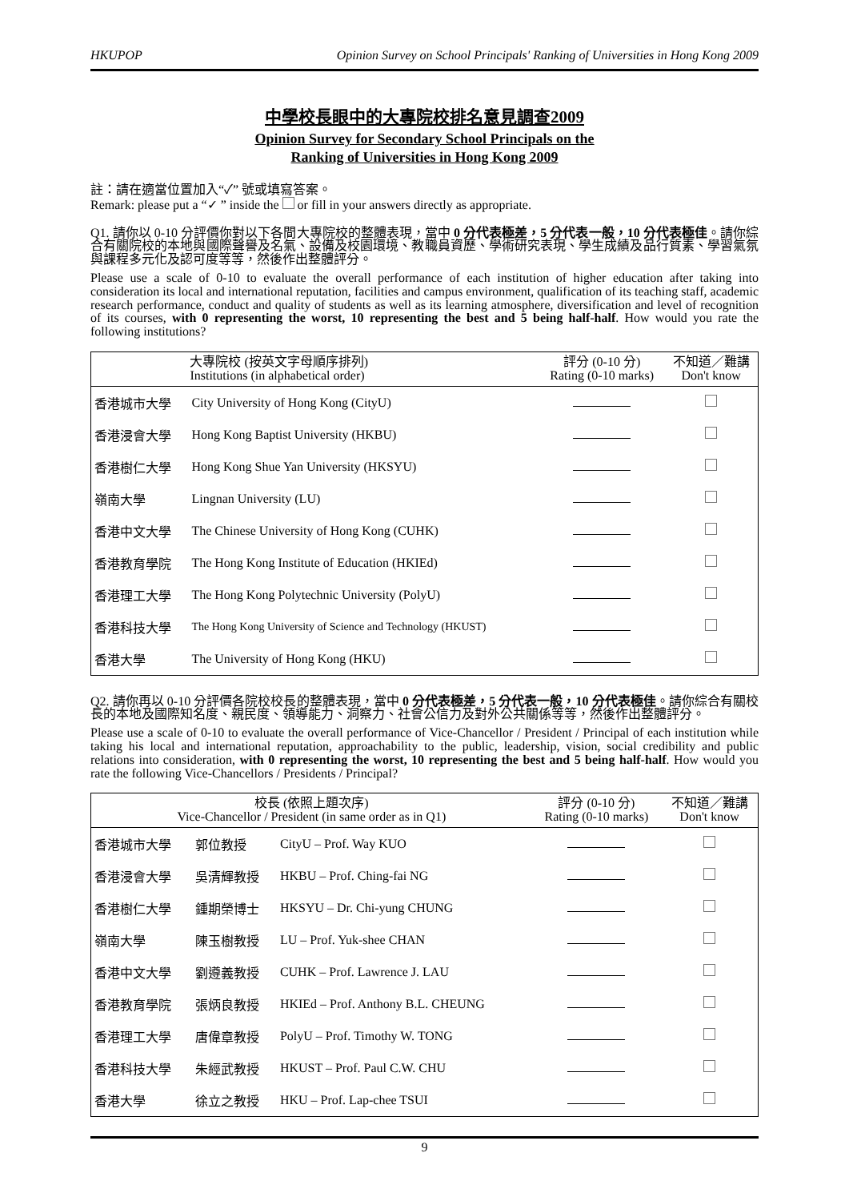HKUPOP Opinion Survey on School Principals' Ranking of Universities in Hong Kong 2009
中學校長眼中的大專院校排名意見調查2009
Opinion Survey for Secondary School Principals on the
Ranking of Universities in Hong Kong 2009
註：請在適當位置加入“✓” 號或填寫答案。
Remark: please put a “✓ ” inside the or fill in your answers directly as appropriate.
Q1. 請你以 0-10 分評價你對以下各間大專院校的整體表現，當中 0 分代表極差，5 分代表一般，10 分代表極佳。請你綜合有關院校的本地與國際聲譽及名氣、設備及校園環境、教職員資歷、學術研究表現、學生成績及品行質素、學習氣氛與課程多元化及認可度等等，然後作出整體評分。
Please use a scale of 0-10 to evaluate the overall performance of each institution of higher education after taking into consideration its local and international reputation, facilities and campus environment, qualification of its teaching staff, academic research performance, conduct and quality of students as well as its learning atmosphere, diversification and level of recognition of its courses, with 0 representing the worst, 10 representing the best and 5 being half-half. How would you rate the following institutions?
| | 大專院校 (按英文字母順序排列) Institutions (in alphabetical order) | 評分 (0-10 分) Rating (0-10 marks) | 不知道／難講 Don't know |
| --- | --- | --- | --- |
| 香港城市大學 | City University of Hong Kong (CityU) | | |
| 香港浸會大學 | Hong Kong Baptist University (HKBU) | | |
| 香港樹仁大學 | Hong Kong Shue Yan University (HKSYU) | | |
| 嶺南大學 | Lingnan University (LU) | | |
| 香港中文大學 | The Chinese University of Hong Kong (CUHK) | | |
| 香港教育學院 | The Hong Kong Institute of Education (HKIEd) | | |
| 香港理工大學 | The Hong Kong Polytechnic University (PolyU) | | |
| 香港科技大學 | The Hong Kong University of Science and Technology (HKUST) | | |
| 香港大學 | The University of Hong Kong (HKU) | | |
Q2. 請你再以 0-10 分評價各院校校長的整體表現，當中 0 分代表極差，5 分代表一般，10 分代表極佳。請你綜合有關校長的本地及國際知名度、親民度、領導能力、洞察力、社會公信力及對外公共關係等等，然後作出整體評分。
Please use a scale of 0-10 to evaluate the overall performance of Vice-Chancellor / President / Principal of each institution while taking his local and international reputation, approachability to the public, leadership, vision, social credibility and public relations into consideration, with 0 representing the worst, 10 representing the best and 5 being half-half. How would you rate the following Vice-Chancellors / Presidents / Principal?
| 校長 (依照上題次序) Vice-Chancellor / President (in same order as in Q1) | | | 評分 (0-10 分) Rating (0-10 marks) | 不知道／難講 Don't know |
| --- | --- | --- | --- | --- |
| 香港城市大學 | 郭位教授 | CityU – Prof. Way KUO | | |
| 香港浸會大學 | 吳清輝教授 | HKBU – Prof. Ching-fai NG | | |
| 香港樹仁大學 | 鍾期榮博士 | HKSYU – Dr. Chi-yung CHUNG | | |
| 嶺南大學 | 陳玉樹教授 | LU – Prof. Yuk-shee CHAN | | |
| 香港中文大學 | 劉遵義教授 | CUHK – Prof. Lawrence J. LAU | | |
| 香港教育學院 | 張炳良教授 | HKIEd – Prof. Anthony B.L. CHEUNG | | |
| 香港理工大學 | 唐偉章教授 | PolyU – Prof. Timothy W. TONG | | |
| 香港科技大學 | 朱經武教授 | HKUST – Prof. Paul C.W. CHU | | |
| 香港大學 | 徐立之教授 | HKU – Prof. Lap-chee TSUI | | |
9